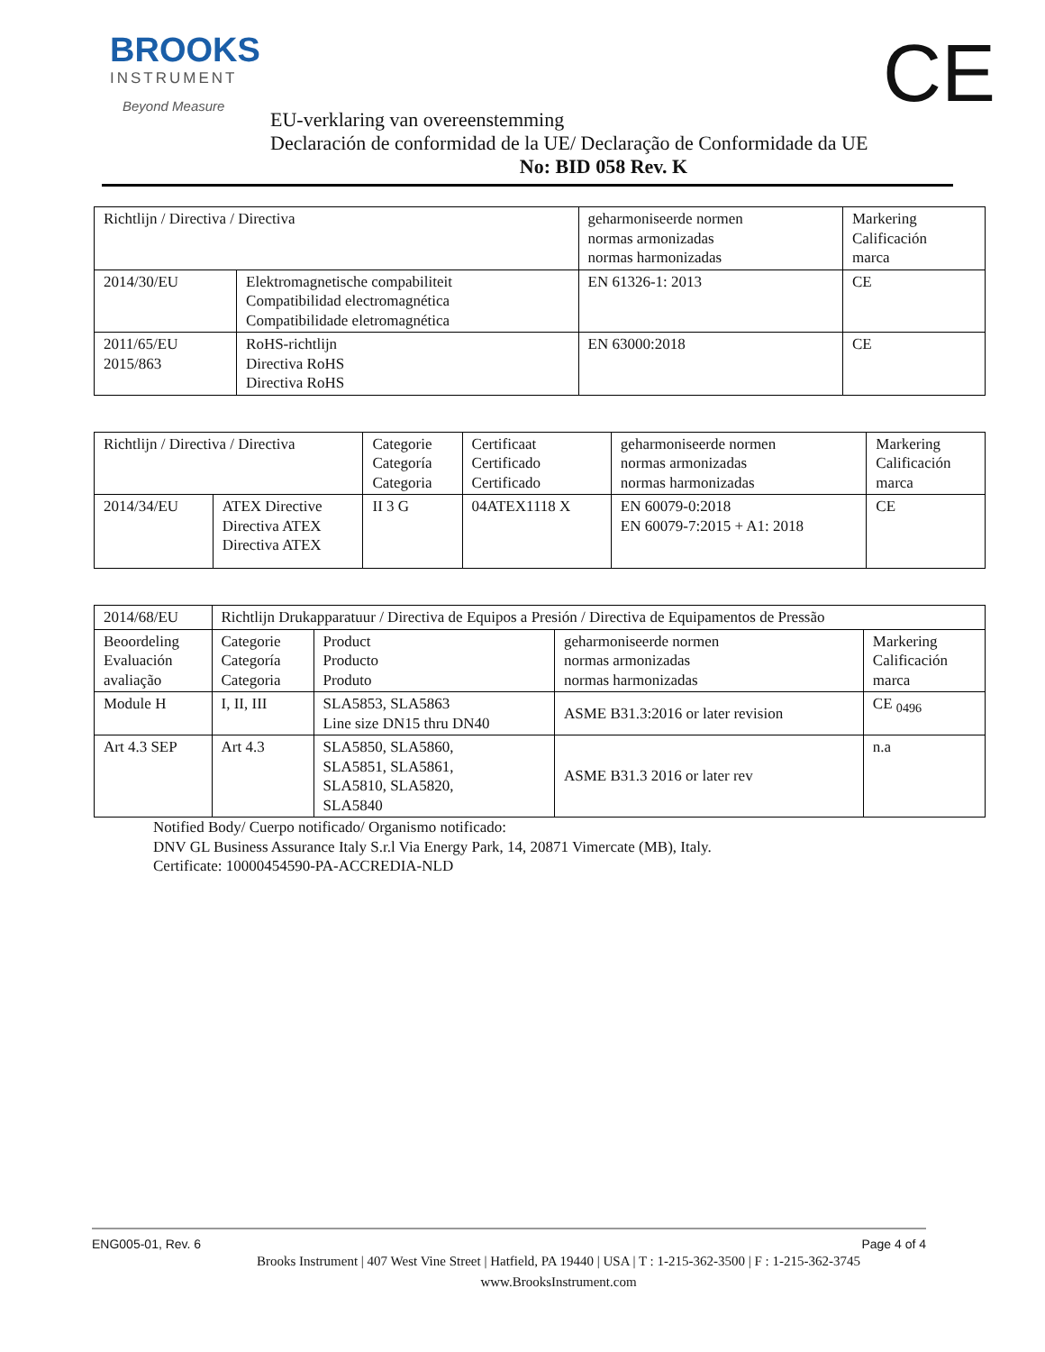BROOKS
INSTRUMENT
Beyond Measure
CE
EU-verklaring van overeenstemming
Declaración de conformidad de la UE/ Declaração de Conformidade da UE
No: BID 058 Rev. K
| Richtlijn / Directiva / Directiva | | geharmoniseerde normen normas armonizadas normas harmonizadas | Markering Calificación marca |
| 2014/30/EU | Elektromagnetische compabiliteit Compatibilidad electromagnética Compatibilidade eletromagnética | EN 61326-1: 2013 | CE |
| 2011/65/EU 2015/863 | RoHS-richtlijn Directiva RoHS Directiva RoHS | EN 63000:2018 | CE |
| Richtlijn / Directiva / Directiva | | Categorie Categoría Categoria | Certificaat Certificado Certificado | geharmoniseerde normen normas armonizadas normas harmonizadas | Markering Calificación marca |
| 2014/34/EU | ATEX Directive Directiva ATEX Directiva ATEX | II 3 G | 04ATEX1118 X | EN 60079-0:2018 EN 60079-7:2015 + A1: 2018 | CE |
| 2014/68/EU | Richtlijn Drukapparatuur / Directiva de Equipos a Presión / Directiva de Equipamentos de Pressão | | | |
| Beoordeling Evaluación avaliação | Categorie Categoría Categoria | Product Producto Produto | geharmoniseerde normen normas armonizadas normas harmonizadas | Markering Calificación marca |
| Module H | I, II, III | SLA5853, SLA5863 Line size DN15 thru DN40 | ASME B31.3:2016 or later revision | CE <sub>0496</sub> |
| Art 4.3 SEP | Art 4.3 | SLA5850, SLA5860, SLA5851, SLA5861, SLA5810, SLA5820, SLA5840 | ASME B31.3 2016 or later rev | n.a |
Notified Body/ Cuerpo notificado/ Organismo notificado:
DNV GL Business Assurance Italy S.r.l Via Energy Park, 14, 20871 Vimercate (MB), Italy.
Certificate: 10000454590-PA-ACCREDIA-NLD
ENG005-01, Rev. 6 Page 4 of 4
Brooks Instrument | 407 West Vine Street | Hatfield, PA 19440 | USA | T : 1-215-362-3500 | F : 1-215-362-3745
www.BrooksInstrument.com